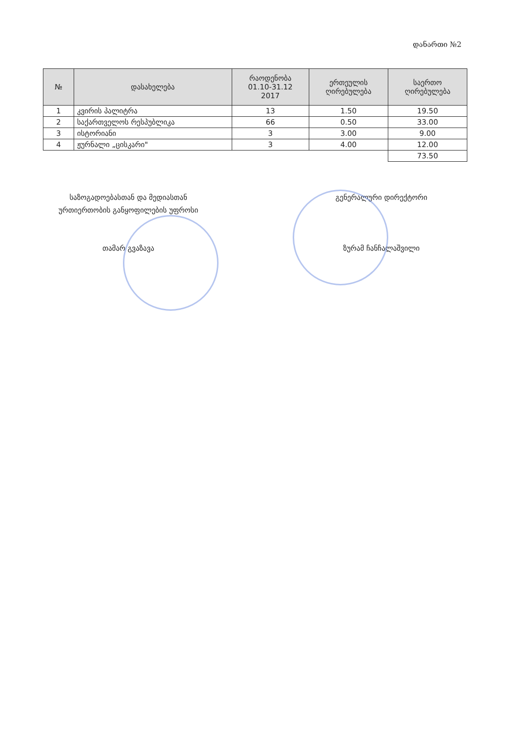დანართი №2
| № | დასახელება | რაოდენობა 01.10-31.12 2017 | ერთეულის ღირებულება | საერთო ღირებულება |
| --- | --- | --- | --- | --- |
| 1 | კვირის პალიტრა | 13 | 1.50 | 19.50 |
| 2 | საქართველოს რესპუბლიკა | 66 | 0.50 | 33.00 |
| 3 | ისტორიანი | 3 | 3.00 | 9.00 |
| 4 | ჟურნალი „ცისკარი" | 3 | 4.00 | 12.00 |
| | | | | 73.50 |
საზოგადოებასთან და მედიასთან
ურთიერთობის განყოფილების უფროსი
თამარ გვაზავა
გენერალური დირექტორი
ზურამ ჩანჩალაშვილი